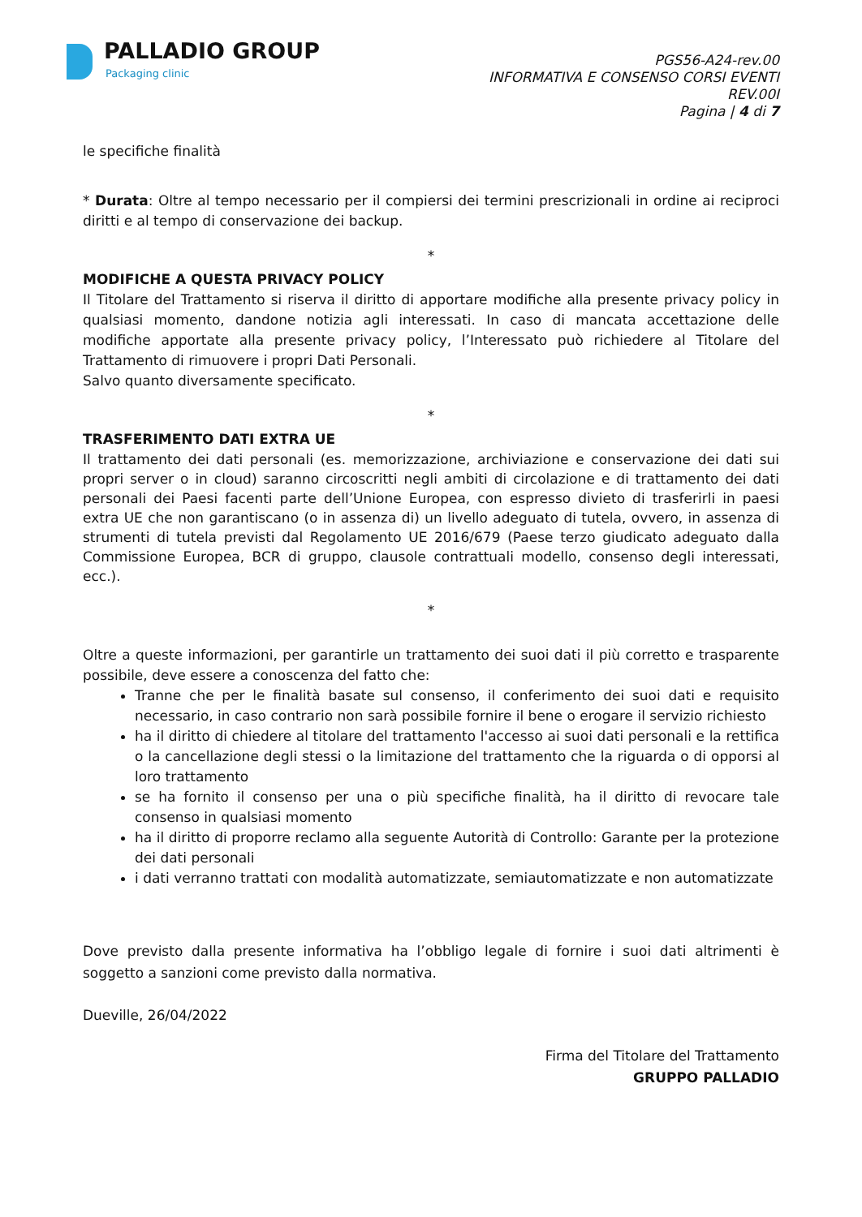PALLADIO GROUP
Packaging clinic
PGS56-A24-rev.00
INFORMATIVA E CONSENSO CORSI EVENTI
REV.00I
Pagina | 4 di 7
le specifiche finalità
* Durata: Oltre al tempo necessario per il compiersi dei termini prescrizionali in ordine ai reciproci diritti e al tempo di conservazione dei backup.
*
MODIFICHE A QUESTA PRIVACY POLICY
Il Titolare del Trattamento si riserva il diritto di apportare modifiche alla presente privacy policy in qualsiasi momento, dandone notizia agli interessati. In caso di mancata accettazione delle modifiche apportate alla presente privacy policy, l’Interessato può richiedere al Titolare del Trattamento di rimuovere i propri Dati Personali.
Salvo quanto diversamente specificato.
*
TRASFERIMENTO DATI EXTRA UE
Il trattamento dei dati personali (es. memorizzazione, archiviazione e conservazione dei dati sui propri server o in cloud) saranno circoscritti negli ambiti di circolazione e di trattamento dei dati personali dei Paesi facenti parte dell’Unione Europea, con espresso divieto di trasferirli in paesi extra UE che non garantiscano (o in assenza di) un livello adeguato di tutela, ovvero, in assenza di strumenti di tutela previsti dal Regolamento UE 2016/679 (Paese terzo giudicato adeguato dalla Commissione Europea, BCR di gruppo, clausole contrattuali modello, consenso degli interessati, ecc.).
*
Oltre a queste informazioni, per garantirle un trattamento dei suoi dati il più corretto e trasparente possibile, deve essere a conoscenza del fatto che:
Tranne che per le finalità basate sul consenso, il conferimento dei suoi dati e requisito necessario, in caso contrario non sarà possibile fornire il bene o erogare il servizio richiesto
ha il diritto di chiedere al titolare del trattamento l'accesso ai suoi dati personali e la rettifica o la cancellazione degli stessi o la limitazione del trattamento che la riguarda o di opporsi al loro trattamento
se ha fornito il consenso per una o più specifiche finalità, ha il diritto di revocare tale consenso in qualsiasi momento
ha il diritto di proporre reclamo alla seguente Autorità di Controllo: Garante per la protezione dei dati personali
i dati verranno trattati con modalità automatizzate, semiautomatizzate e non automatizzate
Dove previsto dalla presente informativa ha l’obbligo legale di fornire i suoi dati altrimenti è soggetto a sanzioni come previsto dalla normativa.
Dueville, 26/04/2022
Firma del Titolare del Trattamento
GRUPPO PALLADIO